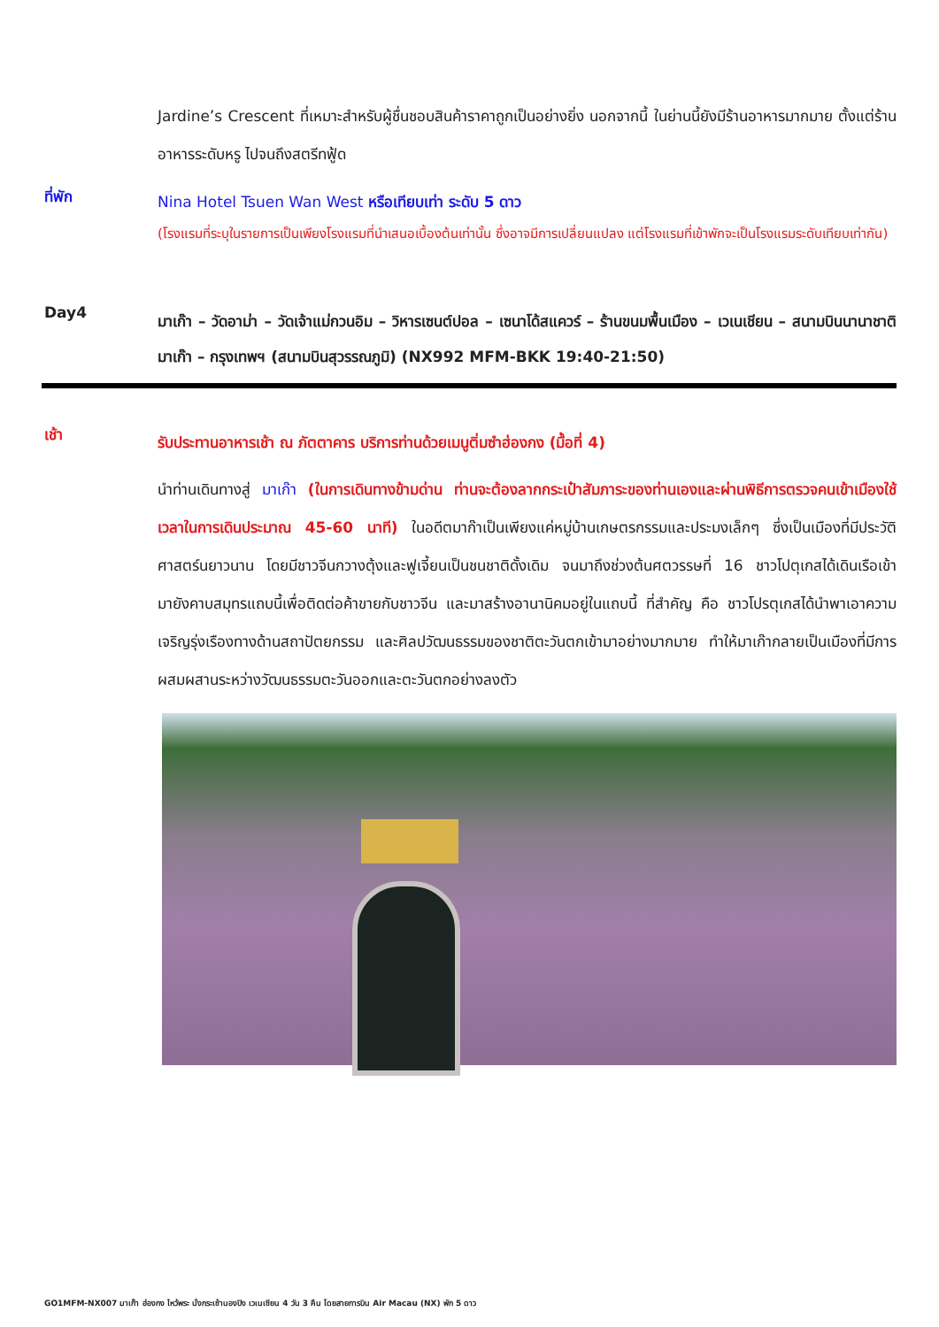Jardine’s Crescent ที่เหมาะสำหรับผู้ชื่นชอบสินค้าราคาถูกเป็นอย่างยิ่ง นอกจากนี้ ในย่านนี้ยังมีร้านอาหารมากมาย ตั้งแต่ร้านอาหารระดับหรู ไปจนถึงสตรีทฟู้ด
ที่พัก
Nina Hotel Tsuen Wan West หรือเทียบเท่า ระดับ 5 ดาว
(โรงแรมที่ระบุในรายการเป็นเพียงโรงแรมที่นำเสนอเบื้องต้นเท่านั้น ซึ่งอาจมีการเปลี่ยนแปลง แต่โรงแรมที่เข้าพักจะเป็นโรงแรมระดับเทียบเท่ากัน)
Day4
มาเก๊า – วัดอาม่า – วัดเจ้าแม่กวนอิม – วิหารเซนต์ปอล – เซนาโด้สแควร์ – ร้านขนมพื้นเมือง – เวเนเชียน – สนามบินนานาชาติมาเก๊า – กรุงเทพฯ (สนามบินสุวรรณภูมิ) (NX992 MFM-BKK 19:40-21:50)
เช้า
รับประทานอาหารเช้า ณ ภัตตาคาร บริการท่านด้วยเมนูติ่มซำฮ่องกง (มื้อที่ 4)
นำท่านเดินทางสู่ มาเก๊า (ในการเดินทางข้ามด่าน ท่านจะต้องลากกระเป๋าสัมภาระของท่านเองและผ่านพิธีการตรวจคนเข้าเมืองใช้เวลาในการเดินประมาณ 45-60 นาที) ในอดีตมาก๊าเป็นเพียงแค่หมู่บ้านเกษตรกรรมและประมงเล็กๆ ซึ่งเป็นเมืองที่มีประวัติศาสตร์นยาวนาน โดยมีชาวจีนกวางตุ้งและฟูเจี้ยนเป็นชนชาติดั้งเดิม จนมาถึงช่วงต้นศตวรรษที่ 16 ชาวโปตุเกสได้เดินเรือเข้ามายังคาบสมุทรแถบนี้เพื่อติดต่อค้าขายกับชาวจีน และมาสร้างอานานิคมอยู่ในแถบนี้ ที่สำคัญ คือ ชาวโปรตุเกสได้นำพาเอาความเจริญรุ่งเรืองทางด้านสถาปัตยกรรม และศิลปวัฒนธรรมของชาติตะวันตกเข้ามาอย่างมากมาย ทำให้มาเก๊ากลายเป็นเมืองที่มีการผสมผสานระหว่างวัฒนธรรมตะวันออกและตะวันตกอย่างลงตัว
GO1MFM-NX007 มาเก๊า ฮ่องกง ไหว้พระ นั่งกระเช้านองปิง เวเนเชียน 4 วัน 3 คืน โดยสายการบิน Air Macau (NX) พัก 5 ดาว